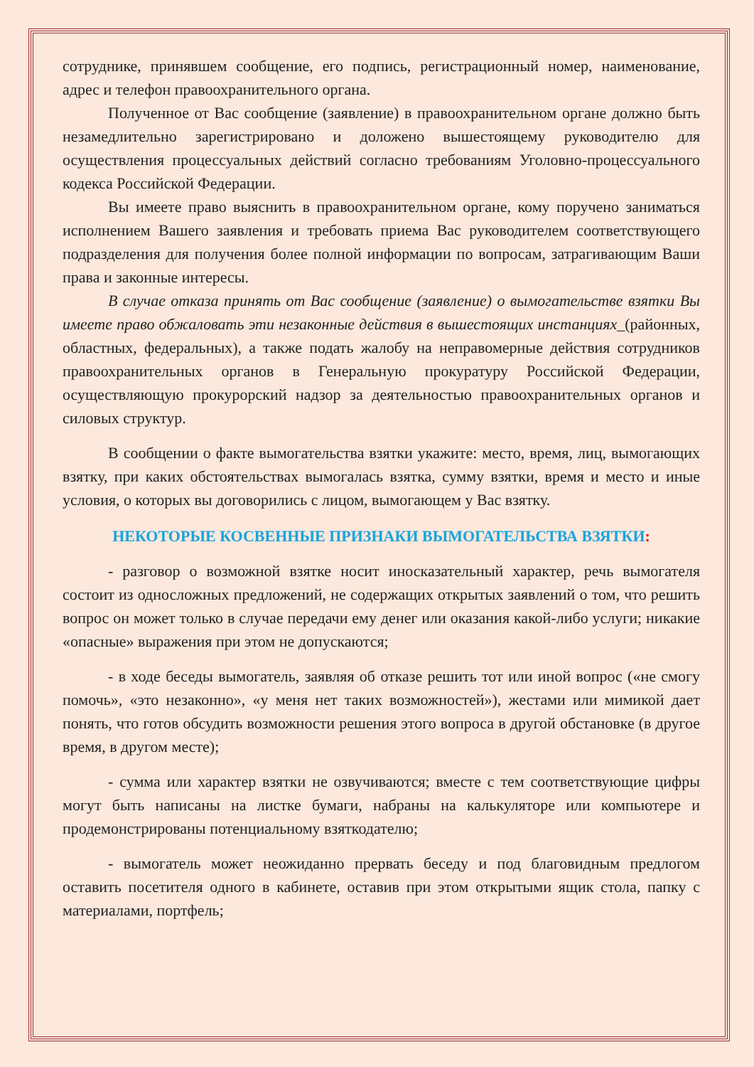сотруднике, принявшем сообщение, его подпись, регистрационный номер, наименование, адрес и телефон правоохранительного органа.
Полученное от Вас сообщение (заявление) в правоохранительном органе должно быть незамедлительно зарегистрировано и доложено вышестоящему руководителю для осуществления процессуальных действий согласно требованиям Уголовно-процессуального кодекса Российской Федерации.
Вы имеете право выяснить в правоохранительном органе, кому поручено заниматься исполнением Вашего заявления и требовать приема Вас руководителем соответствующего подразделения для получения более полной информации по вопросам, затрагивающим Ваши права и законные интересы.
В случае отказа принять от Вас сообщение (заявление) о вымогательстве взятки Вы имеете право обжаловать эти незаконные действия в вышестоящих инстанциях_(районных, областных, федеральных), а также подать жалобу на неправомерные действия сотрудников правоохранительных органов в Генеральную прокуратуру Российской Федерации, осуществляющую прокурорский надзор за деятельностью правоохранительных органов и силовых структур.
В сообщении о факте вымогательства взятки укажите: место, время, лиц, вымогающих взятку, при каких обстоятельствах вымогалась взятка, сумму взятки, время и место и иные условия, о которых вы договорились с лицом, вымогающем у Вас взятку.
НЕКОТОРЫЕ КОСВЕННЫЕ ПРИЗНАКИ ВЫМОГАТЕЛЬСТВА ВЗЯТКИ:
- разговор о возможной взятке носит иносказательный характер, речь вымогателя состоит из односложных предложений, не содержащих открытых заявлений о том, что решить вопрос он может только в случае передачи ему денег или оказания какой-либо услуги; никакие «опасные» выражения при этом не допускаются;
- в ходе беседы вымогатель, заявляя об отказе решить тот или иной вопрос («не смогу помочь», «это незаконно», «у меня нет таких возможностей»), жестами или мимикой дает понять, что готов обсудить возможности решения этого вопроса в другой обстановке (в другое время, в другом месте);
- сумма или характер взятки не озвучиваются; вместе с тем соответствующие цифры могут быть написаны на листке бумаги, набраны на калькуляторе или компьютере и продемонстрированы потенциальному взяткодателю;
- вымогатель может неожиданно прервать беседу и под благовидным предлогом оставить посетителя одного в кабинете, оставив при этом открытыми ящик стола, папку с материалами, портфель;